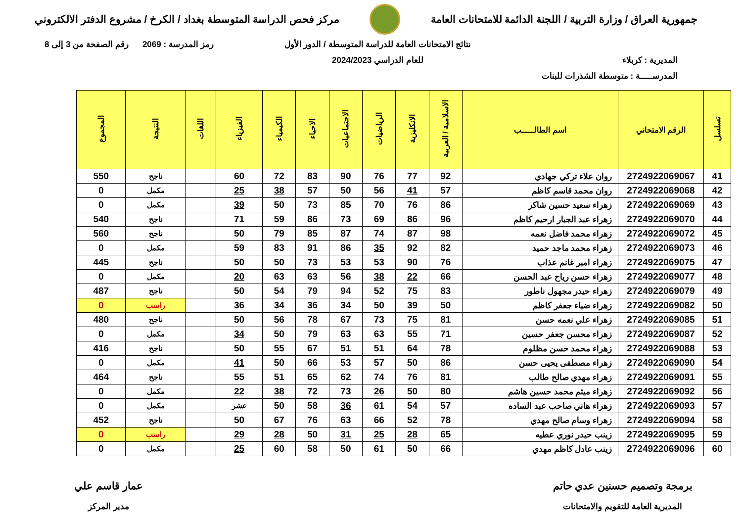جمهورية العراق / وزارة التربية / اللجنة الدائمة للامتحانات العامة
مركز فحص الدراسة المتوسطة بغداد / الكرخ / مشروع الدفتر الالكتروني
المديرية : كربلاء
المدرســـــة : متوسطة الشذرات للبنات
نتائج الامتحانات العامة للدراسة المتوسطة / الدور الأول
للعام الدراسي 2024/2023
رمز المدرسة : 2069 رقم الصفحة من 3 إلى 8
| تسلسل | الرقم الامتحاني | اسم الطالـــــب | الاسلامية / العربية | الانكليزية | الرياضيات | الاجتماعيات | الاحياء | الكيمياء | الفيزياء | اللغات | النتيجة | المجموع |
| --- | --- | --- | --- | --- | --- | --- | --- | --- | --- | --- | --- | --- |
| 41 | 2724922069067 | روان علاء تركي جهادي | 92 | 77 | 76 | 90 | 83 | 72 | 60 | | ناجح | 550 |
| 42 | 2724922069068 | روان محمد قاسم كاظم | 57 | 41 | 56 | 50 | 57 | 38 | 25 | | مكمل | 0 |
| 43 | 2724922069069 | زهراء سعيد حسين شاكر | 86 | 76 | 70 | 85 | 73 | 50 | 39 | | مكمل | 0 |
| 44 | 2724922069070 | زهراء عبد الجبار ارحيم كاظم | 96 | 86 | 69 | 73 | 86 | 59 | 71 | | ناجح | 540 |
| 45 | 2724922069072 | زهراء محمد فاضل نعمه | 98 | 87 | 74 | 87 | 85 | 79 | 50 | | ناجح | 560 |
| 46 | 2724922069073 | زهراء محمد ماجد حميد | 82 | 92 | 35 | 86 | 91 | 83 | 59 | | مكمل | 0 |
| 47 | 2724922069075 | زهراء امير غانم عذاب | 76 | 90 | 53 | 53 | 73 | 50 | 50 | | ناجح | 445 |
| 48 | 2724922069077 | زهراء حسن رياح عبد الحسن | 66 | 22 | 38 | 56 | 63 | 63 | 20 | | مكمل | 0 |
| 49 | 2724922069079 | زهراء حيدر مجهول ناطور | 83 | 75 | 52 | 94 | 79 | 54 | 50 | | ناجح | 487 |
| 50 | 2724922069082 | زهراء ضياء جعفر كاظم | 50 | 39 | 50 | 34 | 36 | 34 | 36 | | راسب | 0 |
| 51 | 2724922069085 | زهراء علي نعمه حسن | 81 | 75 | 73 | 67 | 78 | 56 | 50 | | ناجح | 480 |
| 52 | 2724922069087 | زهراء محسن جعفر حسين | 71 | 55 | 63 | 63 | 79 | 50 | 34 | | مكمل | 0 |
| 53 | 2724922069088 | زهراء محمد حسن مظلوم | 78 | 64 | 51 | 51 | 67 | 55 | 50 | | ناجح | 416 |
| 54 | 2724922069090 | زهراء مصطفى يحيى حسن | 86 | 50 | 57 | 53 | 66 | 50 | 41 | | مكمل | 0 |
| 55 | 2724922069091 | زهراء مهدي صالح طالب | 81 | 76 | 74 | 62 | 65 | 51 | 55 | | ناجح | 464 |
| 56 | 2724922069092 | زهراء ميثم محمد حسين هاشم | 80 | 50 | 26 | 73 | 72 | 38 | 22 | | مكمل | 0 |
| 57 | 2724922069093 | زهراء هاني صاحب عبد الساده | 57 | 54 | 61 | 36 | 58 | 50 | عشر | | مكمل | 0 |
| 58 | 2724922069094 | زهراء وسام صالح مهدي | 78 | 52 | 66 | 63 | 76 | 67 | 50 | | ناجح | 452 |
| 59 | 2724922069095 | زينب حيدر نوري عطيه | 65 | 28 | 25 | 31 | 50 | 28 | 29 | | راسب | 0 |
| 60 | 2724922069096 | زينب عادل كاظم مهدي | 66 | 50 | 61 | 50 | 58 | 60 | 25 | | مكمل | 0 |
برمجة وتصميم حسنين عدي حاتم
المديرية العامة للتقويم والامتحانات
عمار قاسم علي
مدير المركز